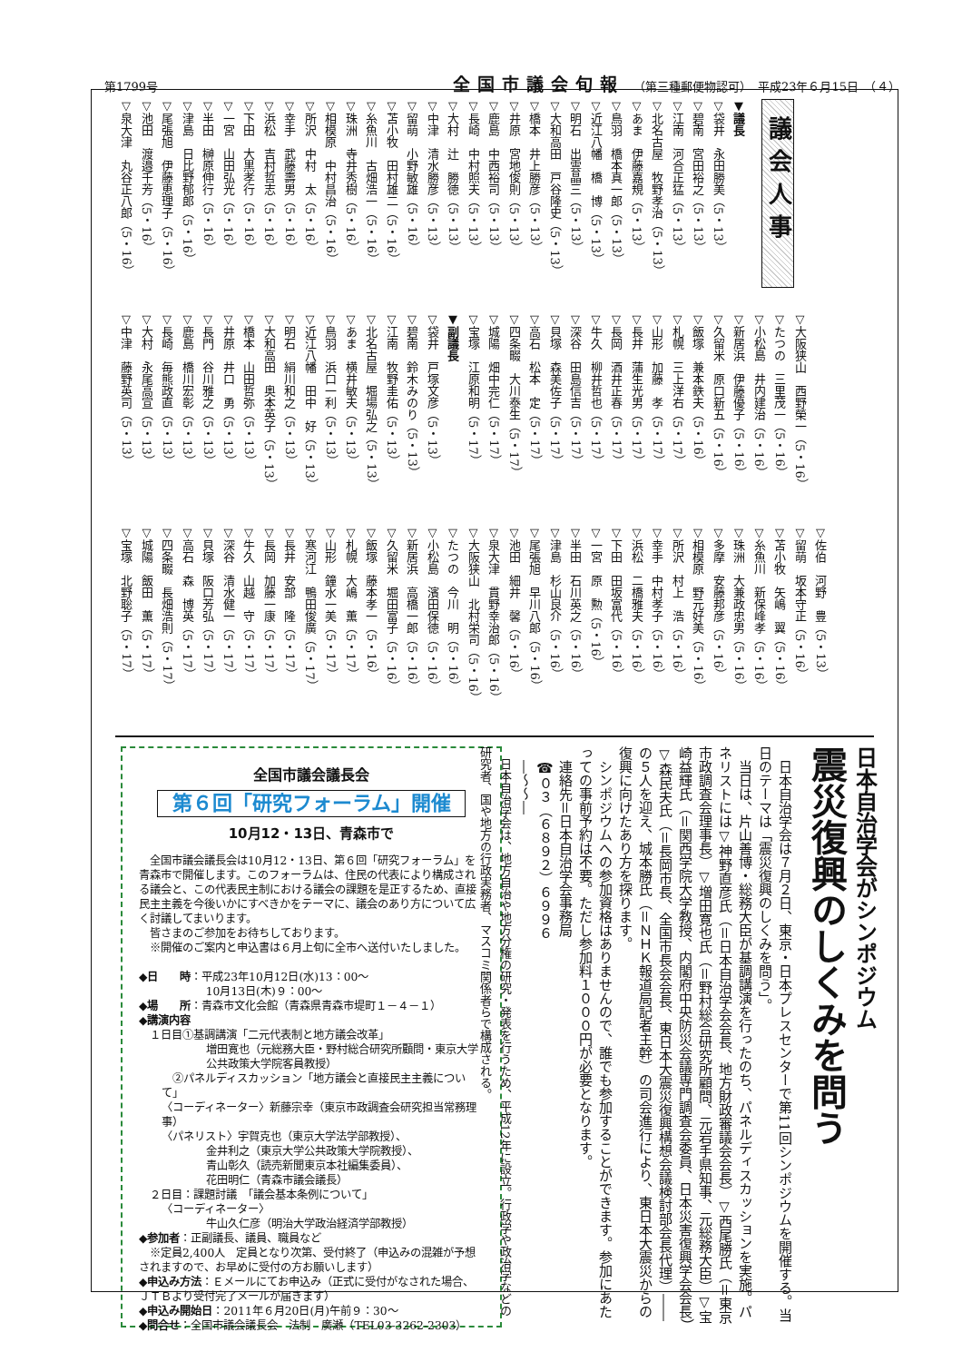第1799号 全国市議会旬報 （第三種郵便物認可）　平成23年６月15日　（４）
議会人事
▼議長
▽袋井　永田勝美（5・13）
▽碧南　宮田裕之（5・13）
▽江南　河合正猛（5・13）
▽北名古屋　牧野孝治（5・13）
▽あま　伊藤嘉規（5・13）
▽鳥羽　橋本真一郎（5・13）
▽近江八幡　橋　博（5・13）
▽明石　出雲晶三（5・13）
▽大和高田　戸谷隆史（5・13）
▽橋本　井上勝彦（5・13）
▽井原　宮地俊則（5・13）
▽鹿島　中西裕司（5・13）
▽長崎　中村照夫（5・13）
▽大村　辻　勝徳（5・13）
▽中津　清水勝彦（5・13）
▽留萌　小野敏雄（5・16）
▽苫小牧　田村雄二（5・16）
▽糸魚川　古畑浩一（5・16）
▽珠洲　寺井秀樹（5・16）
▽相模原　中村昌治（5・16）
▽所沢　中村　太（5・16）
▽幸手　武藤壽男（5・16）
▽浜松　吉村哲志（5・16）
▽下田　大黒孝行（5・16）
▽一宮　山田弘光（5・16）
▽半田　榊原伸行（5・16）
▽津島　日比野郁郎（5・16）
▽尾張旭　伊藤恵理子（5・16）
▽池田　渡邉千芳（5・16）
▽泉大津　丸谷正八郎（5・16）
▽大阪狭山　西野榮一（5・16）
▽たつの　三里茂一（5・16）
▽小松島　井内建治（5・16）
▽新居浜　伊藤優子（5・16）
▽久留米　原口新五（5・16）
▽飯塚　兼本鉄夫（5・16）
▽札幌　三上洋右（5・17）
▽山形　加藤　孝（5・17）
▽長井　蒲生光男（5・17）
▽長岡　酒井正春（5・17）
▽牛久　柳井哲也（5・17）
▽深谷　田島信吉（5・17）
▽貝塚　森美佐子（5・17）
▽高石　松本　定（5・17）
▽四条畷　大川泰生（5・17）
▽城陽　畑中完仁（5・17）
▽宝塚　江原和明（5・17）
▼副議長
▽袋井　戸塚文彦（5・13）
▽碧南　鈴木みのり（5・13）
▽江南　牧野圭佑（5・13）
▽北名古屋　堀場弘之（5・13）
▽あま　横井敏夫（5・13）
▽鳥羽　浜口一利（5・13）
▽近江八幡　田中　好（5・13）
▽明石　絹川和之（5・13）
▽大和高田　奥本英子（5・13）
▽橋本　山田哲弥（5・13）
▽井原　井口　勇（5・13）
▽長門　谷川雅之（5・13）
▽鹿島　橋川宏彰（5・13）
▽長崎　毎熊政直（5・13）
▽大村　永尾高宣（5・13）
▽中津　藤野英司（5・13）
▽佐伯　河野　豊（5・13）
▽留萌　坂本守正（5・16）
▽苫小牧　矢嶋　翼（5・16）
▽糸魚川　新保峰孝（5・16）
▽珠洲　大兼政忠男（5・16）
▽多摩　安藤邦彦（5・16）
▽相模原　野元好美（5・16）
▽所沢　村上　浩（5・16）
▽幸手　中村孝子（5・16）
▽浜松　二橋雅夫（5・16）
▽下田　田坂富代（5・16）
▽一宮　原　勲（5・16）
▽半田　石川英之（5・16）
▽津島　杉山良介（5・16）
▽尾張旭　早川八郎（5・16）
▽池田　細井　馨（5・16）
▽泉大津　貫野幸治郎（5・16）
▽大阪狭山　北村栄司（5・16）
▽たつの　今川　明（5・16）
▽小松島　濱田保徳（5・16）
▽新居浜　高橋一郎（5・16）
▽久留米　堀田富子（5・16）
▽飯塚　藤本孝一（5・16）
▽札幌　大嶋　薫（5・17）
▽山形　鐘水一美（5・17）
▽寒河江　鴨田俊廣（5・17）
▽長井　安部　隆（5・17）
▽長岡　加藤一康（5・17）
▽牛久　山越　守（5・17）
▽深谷　清水健一（5・17）
▽貝塚　阪口芳弘（5・17）
▽高石　森　博英（5・17）
▽四条畷　長畑浩則（5・17）
▽城陽　飯田　薫（5・17）
▽宝塚　北野聡子（5・17）
日本自治学会がシンポジウム
震災復興のしくみを問う
日本自治学会は７月２日、東京・日本プレスセンターで第11回シンポジウムを開催する。当日のテーマは「震災復興のしくみを問う」。
当日は、片山善博・総務大臣が基調講演を行ったのち、パネルディスカッションを実施。パネリストには▽神野直彦氏（＝日本自治学会会長、地方財政審議会会長）▽西尾勝氏（＝東京市政調査会理事長）▽増田寛也氏（＝野村総合研究所顧問、元岩手県知事、元総務大臣）▽宝崎益輝氏（＝関西学院大学教授、内閣府中央防災会議専門調査会委員、日本災害復興学会会長）▽森民夫氏（＝長岡市長、全国市長会会長、東日本大震災復興構想会議検討部会長代理）――の５人を迎え、城本勝氏（＝ＮＨＫ報道局記者主幹）の司会進行により、東日本大震災からの復興に向けたあり方を探ります。
シンポジウムへの参加資格はありませんので、誰でも参加することができます。参加にあたっての事前予約は不要。ただし参加料１０００円が必要となります。
連絡先＝日本自治学会事務局
☎０３（６８９２）６９９６
―〜〜―
日本自治学会は、地方自治や地方分権の研究・発表を行うため、平成12年に設立。行政学や政治学などの研究者、国や地方の行政実務者、マスコミ関係者らで構成される。
全国市議会議長会
第６回「研究フォーラム」開催
10月12・13日、青森市で
　全国市議会議長会は10月12・13日、第６回「研究フォーラム」を青森市で開催します。このフォーラムは、住民の代表により構成される議会と、この代表民主制における議会の課題を是正するため、直接民主主義を今後いかにすべきかをテーマに、議会のあり方について広く討議してまいります。
　皆さまのご参加をお待ちしております。
　※開催のご案内と申込書は６月上旬に全市へ送付いたしました。
◆日　　時：平成23年10月12日(水)13：00〜
10月13日(木)９：00〜
◆場　　所：青森市文化会館（青森県青森市堤町１－４－１）
◆講演内容
　１日目①基調講演「二元代表制と地方議会改革」
増田寛也（元総務大臣・野村総合研究所顧問・東京大学公共政策大学院客員教授）
　②パネルディスカッション「地方議会と直接民主主義について」
〈コーディネーター〉新藤宗幸（東京市政調査会研究担当常務理事）
〈パネリスト〉宇賀克也（東京大学法学部教授）、
金井利之（東京大学公共政策大学院教授）、
青山彰久（読売新聞東京本社編集委員）、
花田明仁（青森市議会議長）
　２日目：課題討議　「議会基本条例について」
〈コーディネーター〉
牛山久仁彦（明治大学政治経済学部教授）
◆参加者：正副議長、議員、職員など
　※定員2,400人　定員となり次第、受付終了（申込みの混雑が予想されますので、お早めに受付の方お願いします）
◆申込み方法：Ｅメールにてお申込み（正式に受付がなされた場合、ＪＴＢより受付完了メールが届きます）
◆申込み開始日：2011年６月20日(月)午前９：30〜
◆問合せ：全国市議会議長会　法制　廣瀬（TEL03-3262-2303）